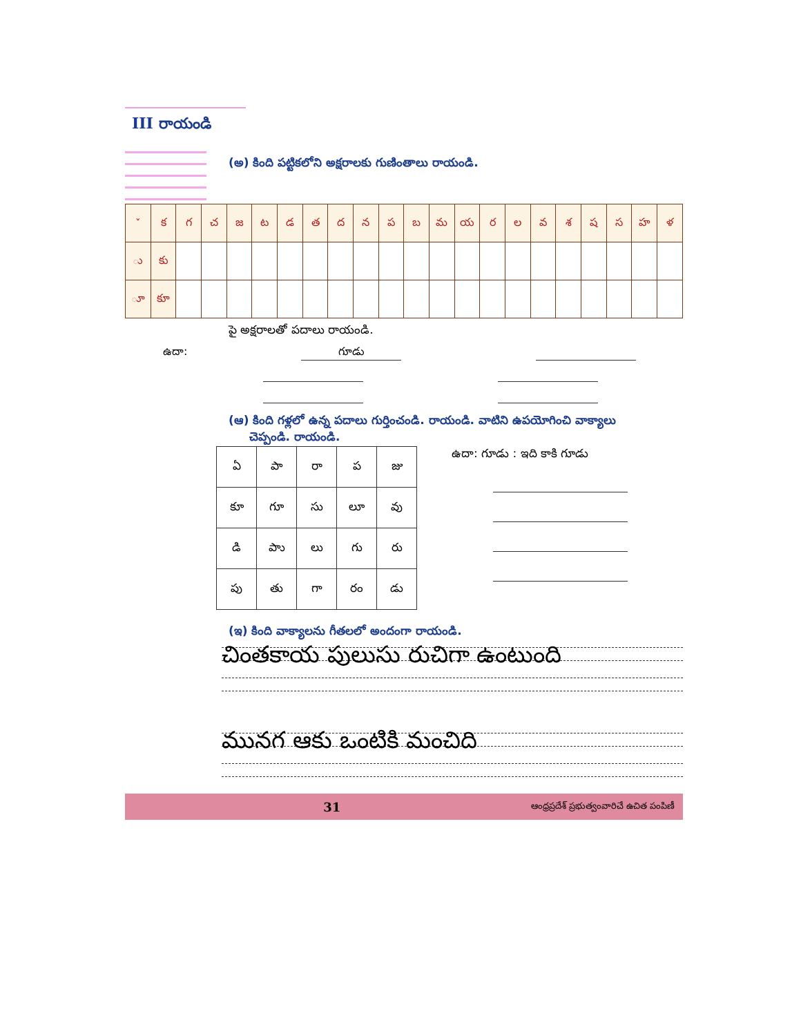III రాయండి
(అ) కింది పట్టికలోని అక్షరాలకు గుణింతాలు రాయండి.
| ˇ | క | గ | చ | జ | ట | డ | త | ద | న | ప | బ | మ | య | ర | ల | వ | శ | ష | స | హ | ళ |
| ు | కు | | | | | | | | | | | | | | | | | | | | |
| ూ | కూ | | | | | | | | | | | | | | | | | | | | |
పై అక్షరాలతో పదాలు రాయండి.
ఉదా:
గూడు
(ఆ) కింది గళ్లలో ఉన్న పదాలు గుర్తించండి. రాయండి. వాటిని ఉపయోగించి వాక్యాలు
చెప్పండి. రాయండి.
| ఏ | పా | రా | ప | జు |
| కూ | గూ | సు | లూ | వు |
| డి | పాు | లు | గు | రు |
| పు | తు | గా | రం | డు |
ఉదా: గూడు : ఇది కాకి గూడు
(ఇ) కింది వాక్యాలను గీతలలో అందంగా రాయండి.
చింతకాయ పులుసు రుచిగా ఉంటుంది
మునగ ఆకు ఒంటికి మంచిది
31 ఆంధ్రప్రదేశ్ ప్రభుత్వంవారిచే ఉచిత పంపిణీ